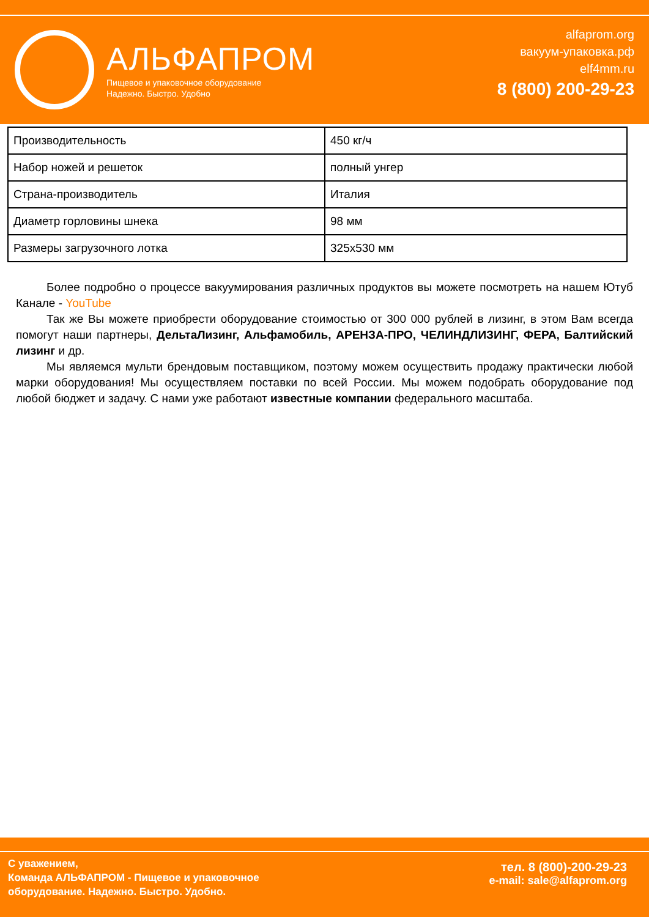АЛЬФАПРОМ
Пищевое и упаковочное оборудование
Надежно. Быстро. Удобно
alfaprom.org
вакуум-упаковка.рф
elf4mm.ru
8 (800) 200-29-23
| Производительность | 450 кг/ч |
| Набор ножей и решеток | полный унгер |
| Страна-производитель | Италия |
| Диаметр горловины шнека | 98 мм |
| Размеры загрузочного лотка | 325x530 мм |
Более подробно о процессе вакуумирования различных продуктов вы можете посмотреть на нашем Ютуб Канале - YouTube
Так же Вы можете приобрести оборудование стоимостью от 300 000 рублей в лизинг, в этом Вам всегда помогут наши партнеры, ДельтаЛизинг, Альфамобиль, АРЕНЗА-ПРО, ЧЕЛИНДЛИЗИНГ, ФЕРА, Балтийский лизинг и др.
Мы являемся мульти брендовым поставщиком, поэтому можем осуществить продажу практически любой марки оборудования! Мы осуществляем поставки по всей России. Мы можем подобрать оборудование под любой бюджет и задачу. С нами уже работают известные компании федерального масштаба.
С уважением,
Команда АЛЬФАПРОМ - Пищевое и упаковочное
оборудование. Надежно. Быстро. Удобно.
тел. 8 (800)-200-29-23
e-mail: sale@alfaprom.org